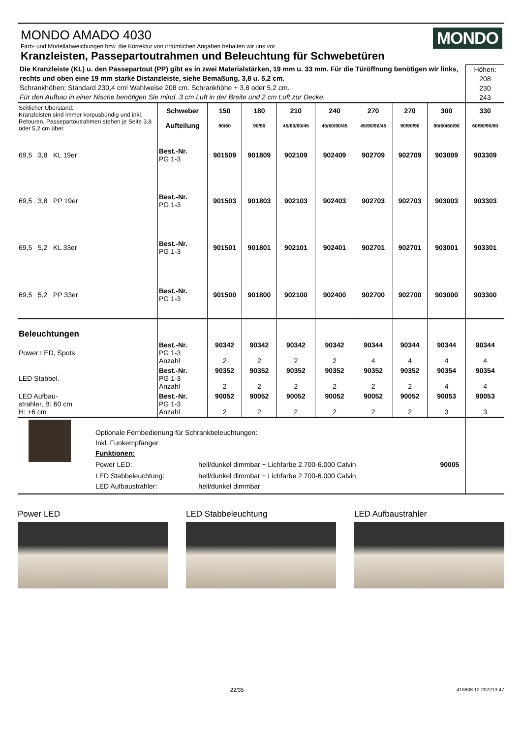MONDO
MONDO AMADO 4030
Farb- und Modellabweichungen bzw. die Korrektur von irrtümlichen Angaben behalten wir uns vor.
Kranzleisten, Passepartoutrahmen und Beleuchtung für Schwebetüren
Die Kranzleiste (KL) u. den Passepartout (PP) gibt es in zwei Materialstärken, 19 mm u. 33 mm. Für die Türöffnung benötigen wir links, rechts und oben eine 19 mm starke Distanzleiste, siehe Bemaßung, 3,8 u. 5,2 cm.
Schrankhöhen: Standard 230,4 cm! Wahlweise 208 cm. Schrankhöhe + 3,8 oder 5,2 cm.
Für den Aufbau in einer Nische benötigen Sie mind. 3 cm Luft in der Breite und 2 cm Luft zur Decke.
Höhen:
208
230
243
| Seitlicher Überstand: Kranzleisten sind immer korpusbündig und inkl. Retouren. Passepartoutrahmen stehen je Seite 3,8 oder 5,2 cm über. | Schweber | 150 | 180 | 210 | 240 | 270 | 270 | 300 | 330 |
| | Aufteilung | 90/60 | 90/90 | 45/60/60/45 | 45/60/90/45 | 45/90/90/45 | 90/90/90 | 90/60/60/90 | 60/90/90/90 |
| 69,5 3,8 KL 19er | Best.-Nr. PG 1-3 | 901509 | 901809 | 902109 | 902409 | 902709 | 902709 | 903009 | 903309 |
| 69,5 3,8 PP 19er | Best.-Nr. PG 1-3 | 901503 | 901803 | 902103 | 902403 | 902703 | 902703 | 903003 | 903303 |
| 69,5 5,2 KL 33er | Best.-Nr. PG 1-3 | 901501 | 901801 | 902101 | 902401 | 902701 | 902701 | 903001 | 903301 |
| 69,5 5,2 PP 33er | Best.-Nr. PG 1-3 | 901500 | 901800 | 902100 | 902400 | 902700 | 902700 | 903000 | 903300 |
| Beleuchtungen | | | | | | | | | |
| Power LED, Spots | Best.-Nr. PG 1-3 Anzahl | 90342 2 | 90342 2 | 90342 2 | 90342 2 | 90344 4 | 90344 4 | 90344 4 | 90344 4 |
| LED Stabbel. | Best.-Nr. PG 1-3 Anzahl | 90352 2 | 90352 2 | 90352 2 | 90352 2 | 90352 2 | 90352 2 | 90354 4 | 90354 4 |
| LED Aufbau- strahler, B: 60 cm H: +6 cm | Best.-Nr. PG 1-3 Anzahl | 90052 2 | 90052 2 | 90052 2 | 90052 2 | 90052 2 | 90052 2 | 90053 3 | 90053 3 |
Optionale Fernbedienung für Schrankbeleuchtungen:
Inkl. Funkempfänger
Funktionen:
| Power LED: | hell/dunkel dimmbar + Lichfarbe 2.700-6.000 Calvin | 90005 |
| LED Stabbeleuchtung: | hell/dunkel dimmbar + Lichfarbe 2.700-6.000 Calvin | |
| LED Aufbaustrahler: | hell/dunkel dimmbar | |
Power LED LED Stabbeleuchtung LED Aufbaustrahler
22/35 419808.12.202213:47